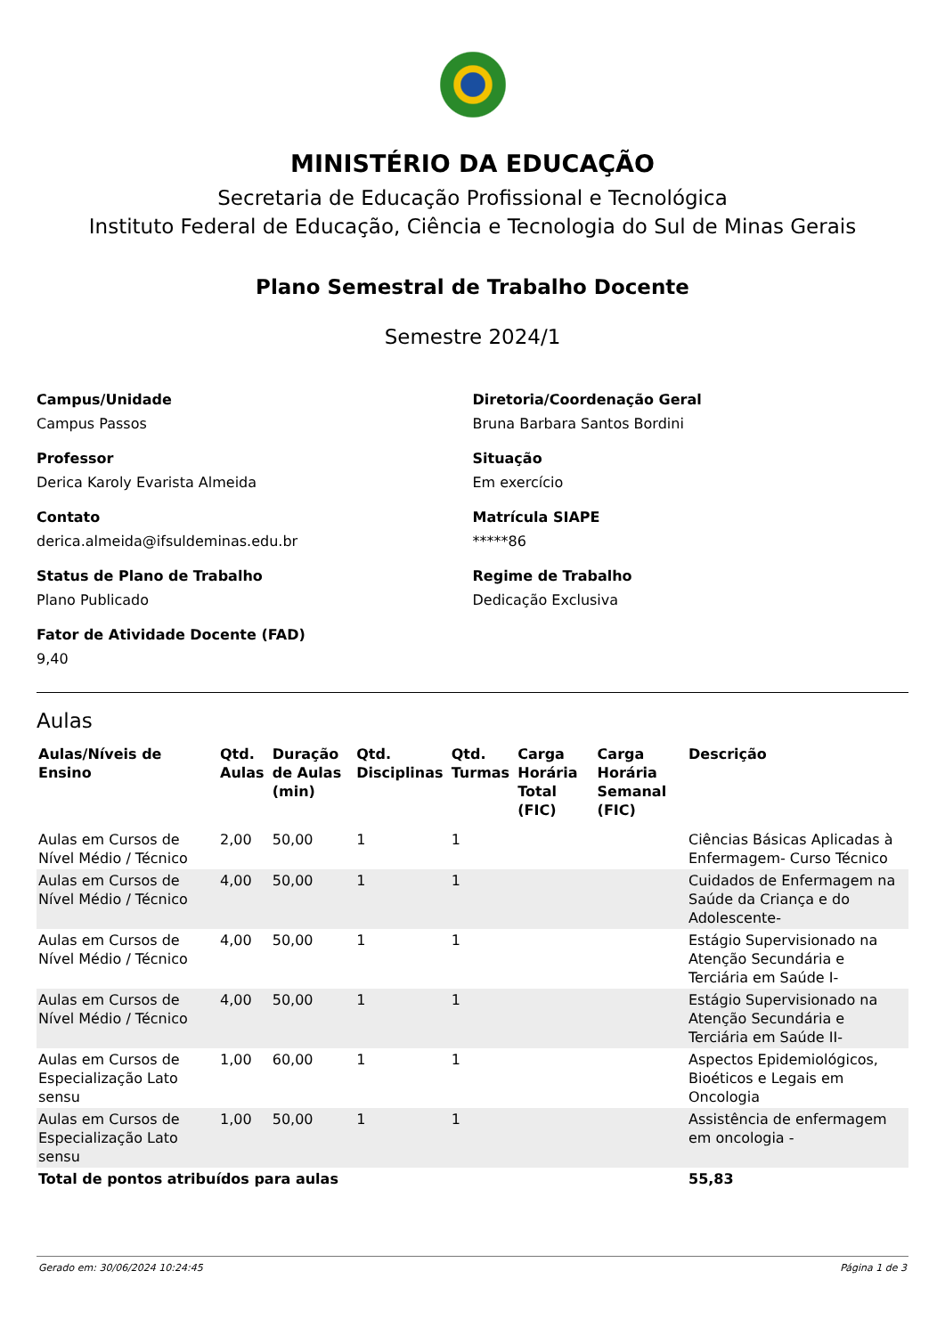MINISTÉRIO DA EDUCAÇÃO
Secretaria de Educação Profissional e Tecnológica
Instituto Federal de Educação, Ciência e Tecnologia do Sul de Minas Gerais
Plano Semestral de Trabalho Docente
Semestre 2024/1
Campus/Unidade
Campus Passos
Diretoria/Coordenação Geral
Bruna Barbara Santos Bordini
Professor
Derica Karoly Evarista Almeida
Situação
Em exercício
Contato
derica.almeida@ifsuldeminas.edu.br
Matrícula SIAPE
*****86
Status de Plano de Trabalho
Plano Publicado
Regime de Trabalho
Dedicação Exclusiva
Fator de Atividade Docente (FAD)
9,40
Aulas
| Aulas/Níveis de Ensino | Qtd. Aulas | Duração de Aulas (min) | Qtd. Disciplinas | Qtd. Turmas | Carga Horária Total (FIC) | Carga Horária Semanal (FIC) | Descrição |
| --- | --- | --- | --- | --- | --- | --- | --- |
| Aulas em Cursos de Nível Médio / Técnico | 2,00 | 50,00 | 1 | 1 | | | Ciências Básicas Aplicadas à Enfermagem- Curso Técnico |
| Aulas em Cursos de Nível Médio / Técnico | 4,00 | 50,00 | 1 | 1 | | | Cuidados de Enfermagem na Saúde da Criança e do Adolescente- |
| Aulas em Cursos de Nível Médio / Técnico | 4,00 | 50,00 | 1 | 1 | | | Estágio Supervisionado na Atenção Secundária e Terciária em Saúde I- |
| Aulas em Cursos de Nível Médio / Técnico | 4,00 | 50,00 | 1 | 1 | | | Estágio Supervisionado na Atenção Secundária e Terciária em Saúde II- |
| Aulas em Cursos de Especialização Lato sensu | 1,00 | 60,00 | 1 | 1 | | | Aspectos Epidemiológicos, Bioéticos e Legais em Oncologia |
| Aulas em Cursos de Especialização Lato sensu | 1,00 | 50,00 | 1 | 1 | | | Assistência de enfermagem em oncologia - |
| Total de pontos atribuídos para aulas | | | | | | | 55,83 |
Gerado em: 30/06/2024 10:24:45 Página 1 de 3